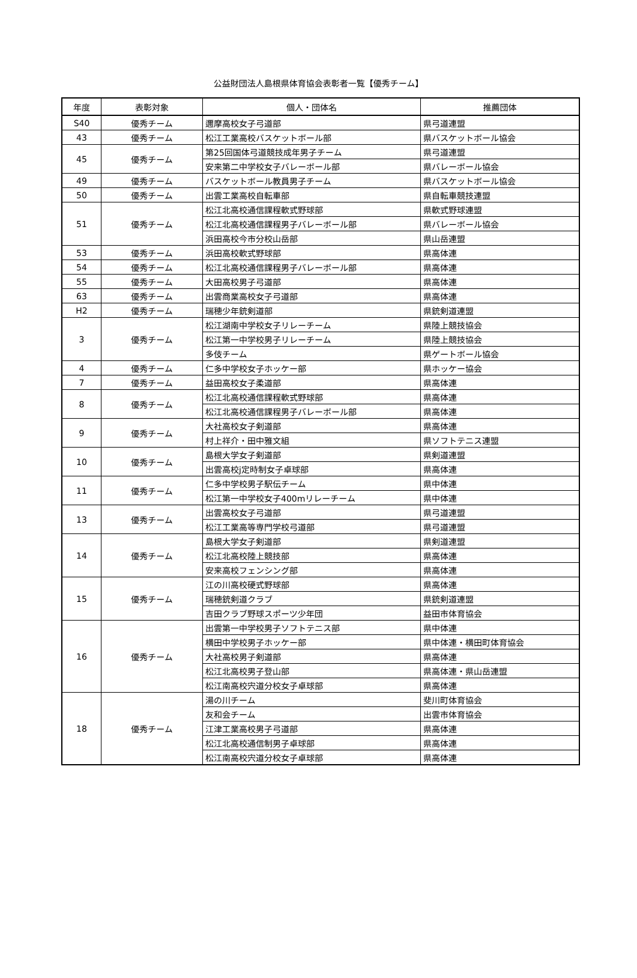公益財団法人島根県体育協会表彰者一覧【優秀チーム】
| 年度 | 表彰対象 | 個人・団体名 | 推薦団体 |
| --- | --- | --- | --- |
| S40 | 優秀チーム | 邇摩高校女子弓道部 | 県弓道連盟 |
| 43 | 優秀チーム | 松江工業高校バスケットボール部 | 県バスケットボール協会 |
| 45 | 優秀チーム | 第25回国体弓道競技成年男子チーム | 県弓道連盟 |
| | | 安来第二中学校女子バレーボール部 | 県バレーボール協会 |
| 49 | 優秀チーム | バスケットボール教員男子チーム | 県バスケットボール協会 |
| 50 | 優秀チーム | 出雲工業高校自転車部 | 県自転車競技連盟 |
| 51 | 優秀チーム | 松江北高校通信課程軟式野球部 | 県軟式野球連盟 |
| | | 松江北高校通信課程男子バレーボール部 | 県バレーボール協会 |
| | | 浜田高校今市分校山岳部 | 県山岳連盟 |
| 53 | 優秀チーム | 浜田高校軟式野球部 | 県高体連 |
| 54 | 優秀チーム | 松江北高校通信課程男子バレーボール部 | 県高体連 |
| 55 | 優秀チーム | 大田高校男子弓道部 | 県高体連 |
| 63 | 優秀チーム | 出雲商業高校女子弓道部 | 県高体連 |
| H2 | 優秀チーム | 瑞穂少年銃剣道部 | 県銃剣道連盟 |
| 3 | 優秀チーム | 松江湖南中学校女子リレーチーム | 県陸上競技協会 |
| | | 松江第一中学校男子リレーチーム | 県陸上競技協会 |
| | | 多伎チーム | 県ゲートボール協会 |
| 4 | 優秀チーム | 仁多中学校女子ホッケー部 | 県ホッケー協会 |
| 7 | 優秀チーム | 益田高校女子柔道部 | 県高体連 |
| 8 | 優秀チーム | 松江北高校通信課程軟式野球部 | 県高体連 |
| | | 松江北高校通信課程男子バレーボール部 | 県高体連 |
| 9 | 優秀チーム | 大社高校女子剣道部 | 県高体連 |
| | | 村上祥介・田中雅文組 | 県ソフトテニス連盟 |
| 10 | 優秀チーム | 島根大学女子剣道部 | 県剣道連盟 |
| | | 出雲高校j定時制女子卓球部 | 県高体連 |
| 11 | 優秀チーム | 仁多中学校男子駅伝チーム | 県中体連 |
| | | 松江第一中学校女子400mリレーチーム | 県中体連 |
| 13 | 優秀チーム | 出雲高校女子弓道部 | 県弓道連盟 |
| | | 松江工業高等専門学校弓道部 | 県弓道連盟 |
| 14 | 優秀チーム | 島根大学女子剣道部 | 県剣道連盟 |
| | | 松江北高校陸上競技部 | 県高体連 |
| | | 安来高校フェンシング部 | 県高体連 |
| 15 | 優秀チーム | 江の川高校硬式野球部 | 県高体連 |
| | | 瑞穂銃剣道クラブ | 県銃剣道連盟 |
| | | 吉田クラブ野球スポーツ少年団 | 益田市体育協会 |
| 16 | 優秀チーム | 出雲第一中学校男子ソフトテニス部 | 県中体連 |
| | | 横田中学校男子ホッケー部 | 県中体連・横田町体育協会 |
| | | 大社高校男子剣道部 | 県高体連 |
| | | 松江北高校男子登山部 | 県高体連・県山岳連盟 |
| | | 松江南高校宍道分校女子卓球部 | 県高体連 |
| 18 | 優秀チーム | 湯の川チーム | 斐川町体育協会 |
| | | 友和会チーム | 出雲市体育協会 |
| | | 江津工業高校男子弓道部 | 県高体連 |
| | | 松江北高校通信制男子卓球部 | 県高体連 |
| | | 松江南高校宍道分校女子卓球部 | 県高体連 |